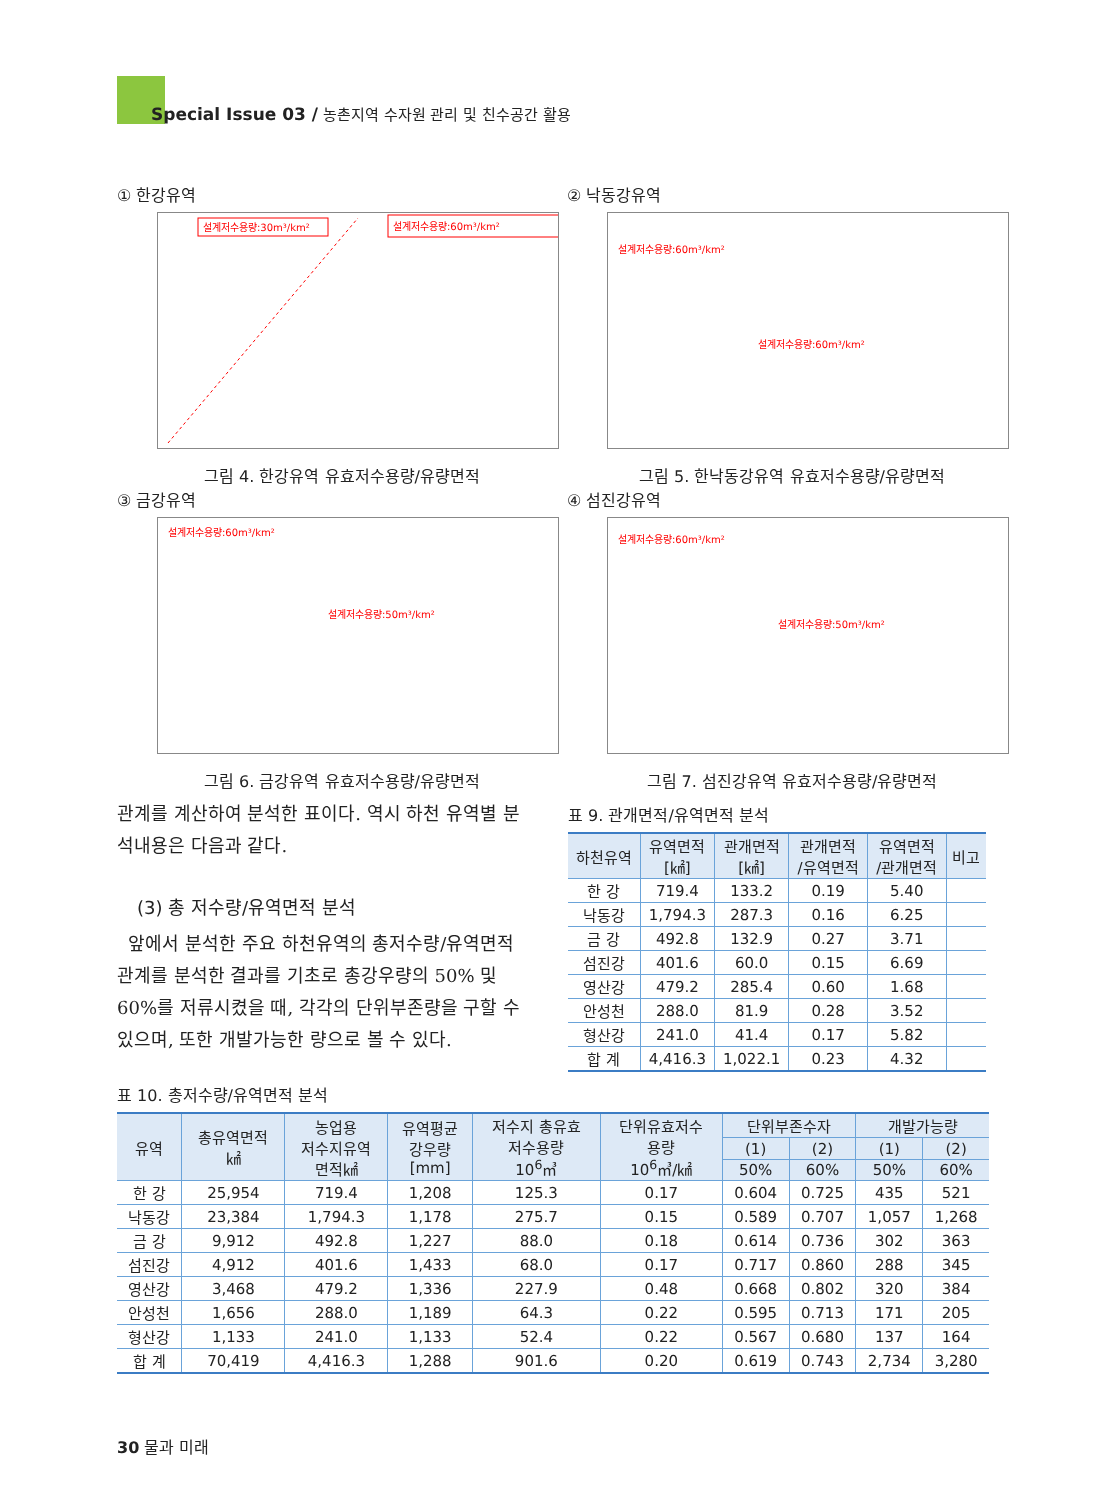Special Issue 03 / 농촌지역 수자원 관리 및 친수공간 활용
① 한강유역
설계저수용량:30m³/km²
설계저수용량:60m³/km²
그림 4. 한강유역 유효저수용량/유량면적
② 낙동강유역
설계저수용량:60m³/km²
설계저수용량:60m³/km²
그림 5. 한낙동강유역 유효저수용량/유량면적
③ 금강유역
설계저수용량:60m³/km²
설계저수용량:50m³/km²
그림 6. 금강유역 유효저수용량/유량면적
④ 섬진강유역
설계저수용량:60m³/km²
설계저수용량:50m³/km²
그림 7. 섬진강유역 유효저수용량/유량면적
관계를 계산하여 분석한 표이다. 역시 하천 유역별 분석내용은 다음과 같다.
(3) 총 저수량/유역면적 분석
앞에서 분석한 주요 하천유역의 총저수량/유역면적 관계를 분석한 결과를 기초로 총강우량의 50% 및 60%를 저류시켰을 때, 각각의 단위부존량을 구할 수 있으며, 또한 개발가능한 량으로 볼 수 있다.
표 9. 관개면적/유역면적 분석
| 하천유역 | 유역면적 [㎢] | 관개면적 [㎢] | 관개면적 /유역면적 | 유역면적 /관개면적 | 비고 |
| --- | --- | --- | --- | --- | --- |
| 한 강 | 719.4 | 133.2 | 0.19 | 5.40 | |
| 낙동강 | 1,794.3 | 287.3 | 0.16 | 6.25 | |
| 금 강 | 492.8 | 132.9 | 0.27 | 3.71 | |
| 섬진강 | 401.6 | 60.0 | 0.15 | 6.69 | |
| 영산강 | 479.2 | 285.4 | 0.60 | 1.68 | |
| 안성천 | 288.0 | 81.9 | 0.28 | 3.52 | |
| 형산강 | 241.0 | 41.4 | 0.17 | 5.82 | |
| 합 계 | 4,416.3 | 1,022.1 | 0.23 | 4.32 | |
표 10. 총저수량/유역면적 분석
| 유역 | 총유역면적 ㎢ | 농업용 저수지유역 면적㎢ | 유역평균 강우량 [mm] | 저수지 총유효 저수용량 10<sup>6</sup>㎥ | 단위유효저수 용량 10<sup>6</sup>㎥/㎢ | 단위부존수자 | | 개발가능량 | |
| --- | --- | --- | --- | --- | --- | --- | --- | --- | --- |
| | | | | | | (1) | (2) | (1) | (2) |
| | | | | | | 50% | 60% | 50% | 60% |
| 한 강 | 25,954 | 719.4 | 1,208 | 125.3 | 0.17 | 0.604 | 0.725 | 435 | 521 |
| 낙동강 | 23,384 | 1,794.3 | 1,178 | 275.7 | 0.15 | 0.589 | 0.707 | 1,057 | 1,268 |
| 금 강 | 9,912 | 492.8 | 1,227 | 88.0 | 0.18 | 0.614 | 0.736 | 302 | 363 |
| 섬진강 | 4,912 | 401.6 | 1,433 | 68.0 | 0.17 | 0.717 | 0.860 | 288 | 345 |
| 영산강 | 3,468 | 479.2 | 1,336 | 227.9 | 0.48 | 0.668 | 0.802 | 320 | 384 |
| 안성천 | 1,656 | 288.0 | 1,189 | 64.3 | 0.22 | 0.595 | 0.713 | 171 | 205 |
| 형산강 | 1,133 | 241.0 | 1,133 | 52.4 | 0.22 | 0.567 | 0.680 | 137 | 164 |
| 합 계 | 70,419 | 4,416.3 | 1,288 | 901.6 | 0.20 | 0.619 | 0.743 | 2,734 | 3,280 |
30 물과 미래